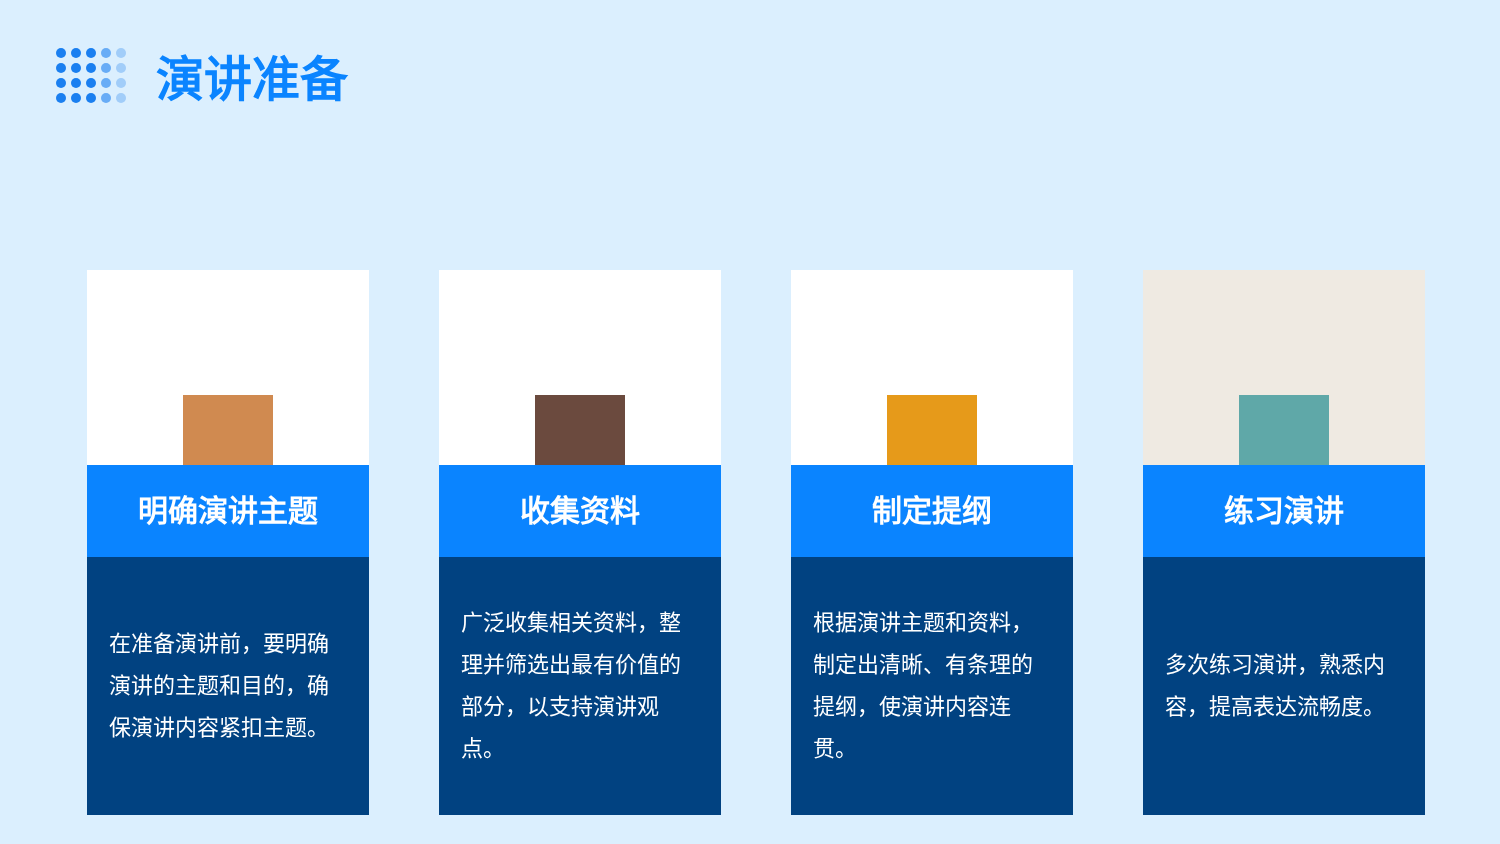演讲准备
明确演讲主题
在准备演讲前，要明确演讲的主题和目的，确保演讲内容紧扣主题。
收集资料
广泛收集相关资料，整理并筛选出最有价值的部分，以支持演讲观点。
制定提纲
根据演讲主题和资料，制定出清晰、有条理的提纲，使演讲内容连贯。
练习演讲
多次练习演讲，熟悉内容，提高表达流畅度。